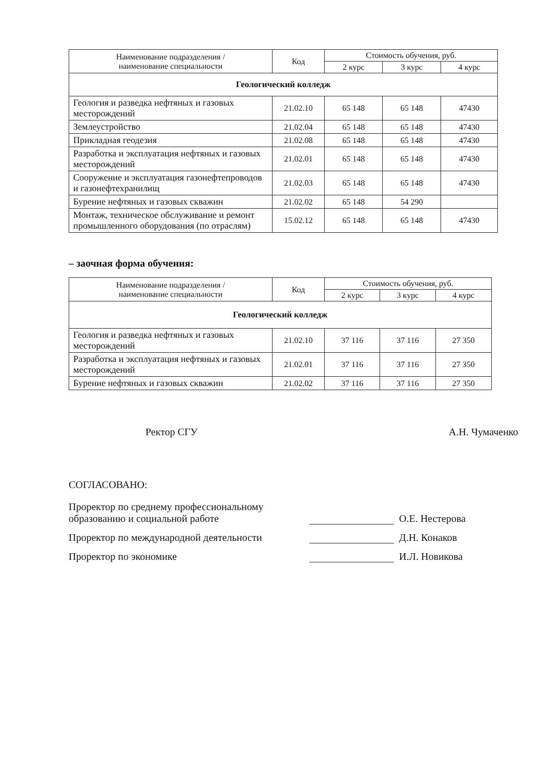| Наименование подразделения / наименование специальности | Код | Стоимость обучения, руб. | | |
| --- | --- | --- | --- | --- |
| | | 2 курс | 3 курс | 4 курс |
| Геологический колледж | | | | |
| Геология и разведка нефтяных и газовых месторождений | 21.02.10 | 65 148 | 65 148 | 47430 |
| Землеустройство | 21.02.04 | 65 148 | 65 148 | 47430 |
| Прикладная геодезия | 21.02.08 | 65 148 | 65 148 | 47430 |
| Разработка и эксплуатация нефтяных и газовых месторождений | 21.02.01 | 65 148 | 65 148 | 47430 |
| Сооружение и эксплуатация газонефтепроводов и газонефтехранилищ | 21.02.03 | 65 148 | 65 148 | 47430 |
| Бурение нефтяных и газовых скважин | 21.02.02 | 65 148 | 54 290 | |
| Монтаж, техническое обслуживание и ремонт промышленного оборудования (по отраслям) | 15.02.12 | 65 148 | 65 148 | 47430 |
– заочная форма обучения:
| Наименование подразделения / наименование специальности | Код | Стоимость обучения, руб. | | |
| --- | --- | --- | --- | --- |
| | | 2 курс | 3 курс | 4 курс |
| Геологический колледж | | | | |
| Геология и разведка нефтяных и газовых месторождений | 21.02.10 | 37 116 | 37 116 | 27 350 |
| Разработка и эксплуатация нефтяных и газовых месторождений | 21.02.01 | 37 116 | 37 116 | 27 350 |
| Бурение нефтяных и газовых скважин | 21.02.02 | 37 116 | 37 116 | 27 350 |
Ректор СГУ А.Н. Чумаченко
СОГЛАСОВАНО:
Проректор по среднему профессиональному образованию и социальной работе
О.Е. Нестерова
Проректор по международной деятельности
Д.Н. Конаков
Проректор по экономике
И.Л. Новикова